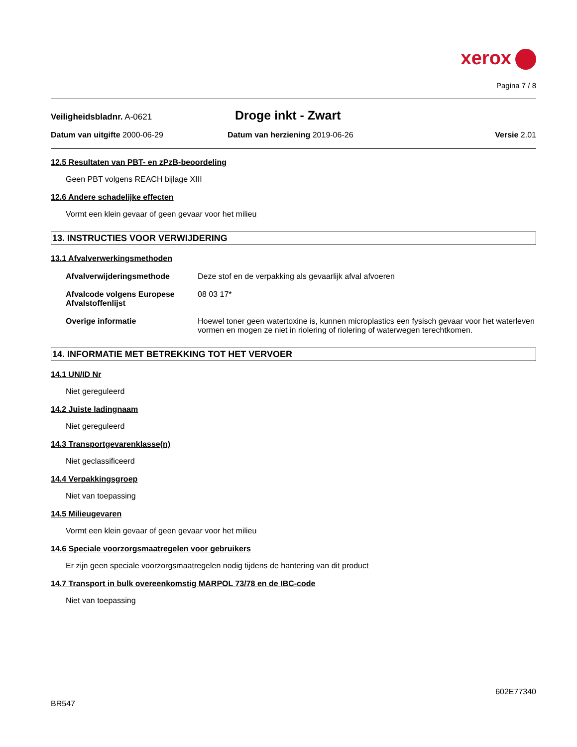xerox
Pagina 7 / 8
Veiligheidsbladnr. A-0621
Droge inkt - Zwart
Datum van uitgifte 2000-06-29 Datum van herziening 2019-06-26 Versie 2.01
12.5 Resultaten van PBT- en zPzB-beoordeling
Geen PBT volgens REACH bijlage XIII
12.6 Andere schadelijke effecten
Vormt een klein gevaar of geen gevaar voor het milieu
13. INSTRUCTIES VOOR VERWIJDERING
13.1 Afvalverwerkingsmethoden
Afvalverwijderingsmethode Deze stof en de verpakking als gevaarlijk afval afvoeren
Afvalcode volgens Europese Afvalstoffenlijst
08 03 17*
Overige informatie Hoewel toner geen watertoxine is, kunnen microplastics een fysisch gevaar voor het waterleven vormen en mogen ze niet in riolering of riolering of waterwegen terechtkomen.
14. INFORMATIE MET BETREKKING TOT HET VERVOER
14.1 UN/ID Nr
Niet gereguleerd
14.2 Juiste ladingnaam
Niet gereguleerd
14.3 Transportgevarenklasse(n)
Niet geclassificeerd
14.4 Verpakkingsgroep
Niet van toepassing
14.5 Milieugevaren
Vormt een klein gevaar of geen gevaar voor het milieu
14.6 Speciale voorzorgsmaatregelen voor gebruikers
Er zijn geen speciale voorzorgsmaatregelen nodig tijdens de hantering van dit product
14.7 Transport in bulk overeenkomstig MARPOL 73/78 en de IBC-code
Niet van toepassing
602E77340
BR547